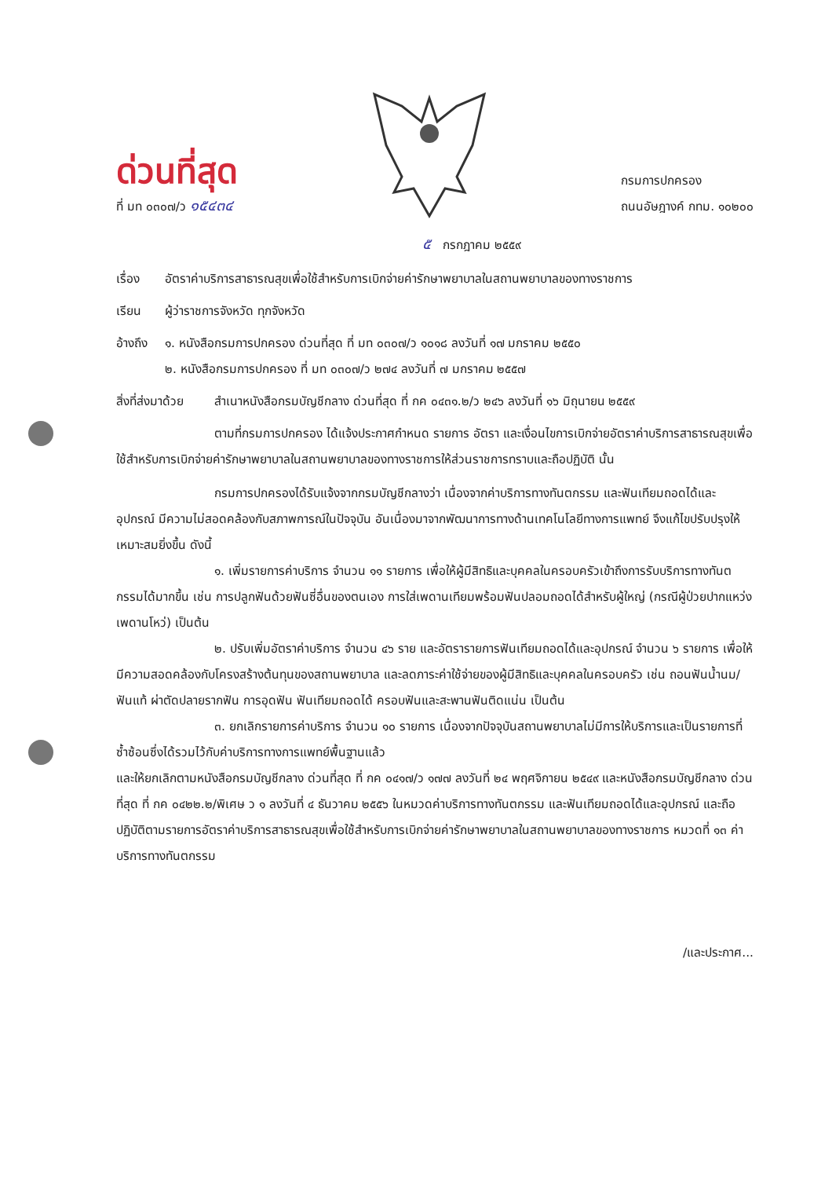ด่วนที่สุด
ที่ มท ๐๓๐๗/ว ๑๕๔๓๔
กรมการปกครอง
ถนนอัษฎางค์ กทม. ๑๐๒๐๐
๕ กรกฎาคม ๒๕๕๙
เรื่อง อัตราค่าบริการสาธารณสุขเพื่อใช้สำหรับการเบิกจ่ายค่ารักษาพยาบาลในสถานพยาบาลของทางราชการ
เรียน ผู้ว่าราชการจังหวัด ทุกจังหวัด
อ้างถึง ๑. หนังสือกรมการปกครอง ด่วนที่สุด ที่ มท ๐๓๐๗/ว ๑๐๑๘ ลงวันที่ ๑๗ มกราคม ๒๕๕๐
๒. หนังสือกรมการปกครอง ที่ มท ๐๓๐๗/ว ๒๗๔ ลงวันที่ ๗ มกราคม ๒๕๕๗
สิ่งที่ส่งมาด้วย สำเนาหนังสือกรมบัญชีกลาง ด่วนที่สุด ที่ กค ๐๔๓๑.๒/ว ๒๔๖ ลงวันที่ ๑๖ มิถุนายน ๒๕๕๙
ตามที่กรมการปกครอง ได้แจ้งประกาศกำหนด รายการ อัตรา และเงื่อนไขการเบิกจ่ายอัตราค่าบริการสาธารณสุขเพื่อใช้สำหรับการเบิกจ่ายค่ารักษาพยาบาลในสถานพยาบาลของทางราชการให้ส่วนราชการทราบและถือปฏิบัติ นั้น
กรมการปกครองได้รับแจ้งจากกรมบัญชีกลางว่า เนื่องจากค่าบริการทางทันตกรรม และฟันเทียมถอดได้และอุปกรณ์ มีความไม่สอดคล้องกับสภาพการณ์ในปัจจุบัน อันเนื่องมาจากพัฒนาการทางด้านเทคโนโลยีทางการแพทย์ จึงแก้ไขปรับปรุงให้เหมาะสมยิ่งขึ้น ดังนี้
๑. เพิ่มรายการค่าบริการ จำนวน ๑๑ รายการ เพื่อให้ผู้มีสิทธิและบุคคลในครอบครัวเข้าถึงการรับบริการทางทันตกรรมได้มากขึ้น เช่น การปลูกฟันด้วยฟันซี่อื่นของตนเอง การใส่เพดานเทียมพร้อมฟันปลอมถอดได้สำหรับผู้ใหญ่ (กรณีผู้ป่วยปากแหว่งเพดานโหว่) เป็นต้น
๒. ปรับเพิ่มอัตราค่าบริการ จำนวน ๔๖ ราย และอัตรารายการฟันเทียมถอดได้และอุปกรณ์ จำนวน ๖ รายการ เพื่อให้มีความสอดคล้องกับโครงสร้างต้นทุนของสถานพยาบาล และลดภาระค่าใช้จ่ายของผู้มีสิทธิและบุคคลในครอบครัว เช่น ถอนฟันน้ำนม/ฟันแท้ ผ่าตัดปลายรากฟัน การอุดฟัน ฟันเทียมถอดได้ ครอบฟันและสะพานฟันติดแน่น เป็นต้น
๓. ยกเลิกรายการค่าบริการ จำนวน ๑๐ รายการ เนื่องจากปัจจุบันสถานพยาบาลไม่มีการให้บริการและเป็นรายการที่ซ้ำซ้อนซึ่งได้รวมไว้กับค่าบริการทางการแพทย์พื้นฐานแล้ว
และให้ยกเลิกตามหนังสือกรมบัญชีกลาง ด่วนที่สุด ที่ กค ๐๔๑๗/ว ๑๗๗ ลงวันที่ ๒๔ พฤศจิกายน ๒๕๔๙ และหนังสือกรมบัญชีกลาง ด่วนที่สุด ที่ กค ๐๔๒๒.๒/พิเศษ ว ๑ ลงวันที่ ๔ ธันวาคม ๒๕๕๖ ในหมวดค่าบริการทางทันตกรรม และฟันเทียมถอดได้และอุปกรณ์ และถือปฏิบัติตามรายการอัตราค่าบริการสาธารณสุขเพื่อใช้สำหรับการเบิกจ่ายค่ารักษาพยาบาลในสถานพยาบาลของทางราชการ หมวดที่ ๑๓ ค่าบริการทางทันตกรรม
/และประกาศ...